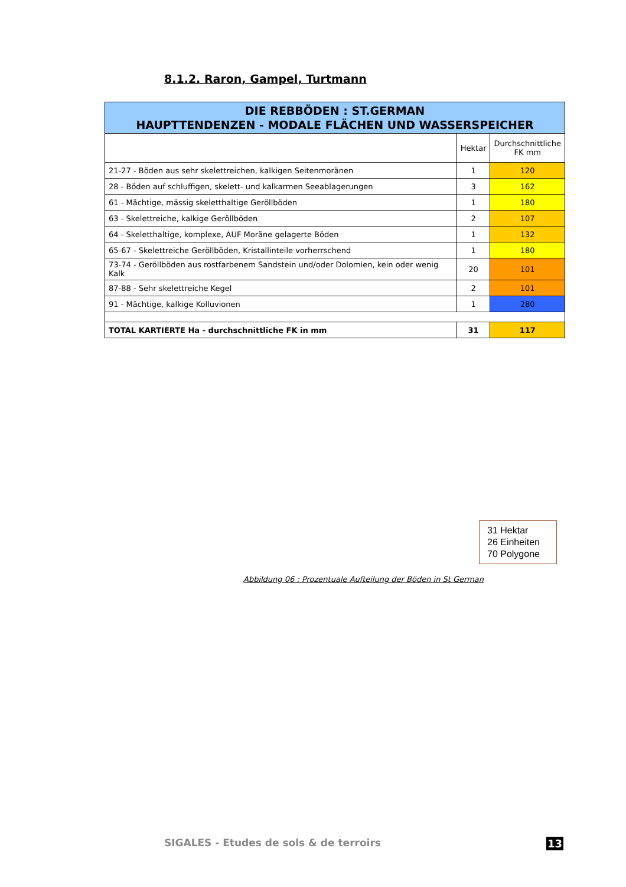8.1.2. Raron, Gampel, Turtmann
| DIE REBBÖDEN : ST.GERMAN HAUPTTENDENZEN - MODALE FLÄCHEN UND WASSERSPEICHER | | |
| --- | --- | --- |
| | Hektar | Durchschnittliche FK mm |
| 21-27 - Böden aus sehr skelettreichen, kalkigen Seitenmoränen | 1 | 120 |
| 28 - Böden auf schluffigen, skelett- und kalkarmen Seeablagerungen | 3 | 162 |
| 61 - Mächtige, mässig skeletthaltige Geröllböden | 1 | 180 |
| 63 - Skelettreiche, kalkige Geröllböden | 2 | 107 |
| 64 - Skeletthaltige, komplexe, AUF Moräne gelagerte Böden | 1 | 132 |
| 65-67 - Skelettreiche Geröllböden, Kristallinteile vorherrschend | 1 | 180 |
| 73-74 - Geröllböden aus rostfarbenem Sandstein und/oder Dolomien, kein oder wenig Kalk | 20 | 101 |
| 87-88 - Sehr skelettreiche Kegel | 2 | 101 |
| 91 - Mächtige, kalkige Kolluvionen | 1 | 280 |
| TOTAL KARTIERTE Ha - durchschnittliche FK in mm | 31 | 117 |
31 Hektar
26 Einheiten
70 Polygone
Abbildung 06 : Prozentuale Aufteilung der Böden in St German
SIGALES - Etudes de sols & de terroirs
13